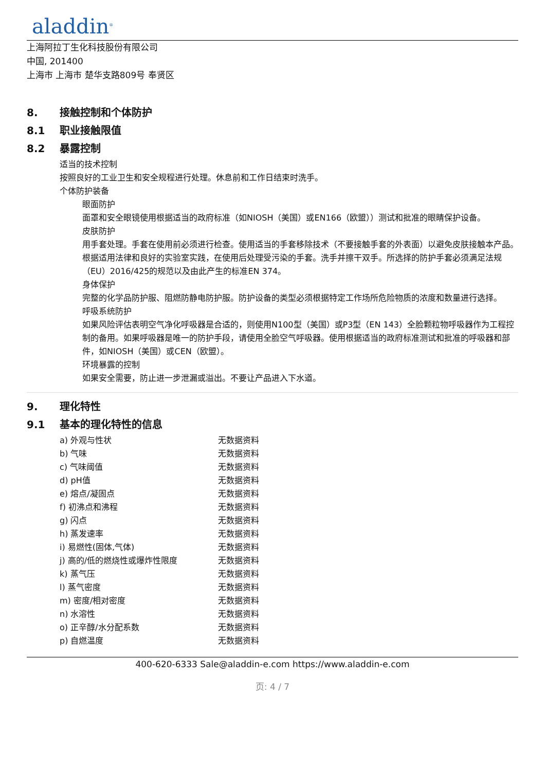aladdin<sup>®</sup>
上海阿拉丁生化科技股份有限公司
中国, 201400
上海市 上海市 楚华支路809号 奉贤区
8. 接触控制和个体防护
8.1 职业接触限值
8.2 暴露控制
适当的技术控制
按照良好的工业卫生和安全规程进行处理。休息前和工作日结束时洗手。
个体防护装备
眼面防护
面罩和安全眼镜使用根据适当的政府标准（如NIOSH（美国）或EN166（欧盟））测试和批准的眼睛保护设备。
皮肤防护
用手套处理。手套在使用前必须进行检查。使用适当的手套移除技术（不要接触手套的外表面）以避免皮肤接触本产品。根据适用法律和良好的实验室实践，在使用后处理受污染的手套。洗手并擦干双手。所选择的防护手套必须满足法规（EU）2016/425的规范以及由此产生的标准EN 374。
身体保护
完整的化学品防护服、阻燃防静电防护服。防护设备的类型必须根据特定工作场所危险物质的浓度和数量进行选择。
呼吸系统防护
如果风险评估表明空气净化呼吸器是合适的，则使用N100型（美国）或P3型（EN 143）全脸颗粒物呼吸器作为工程控制的备用。如果呼吸器是唯一的防护手段，请使用全脸空气呼吸器。使用根据适当的政府标准测试和批准的呼吸器和部件，如NIOSH（美国）或CEN（欧盟）。
环境暴露的控制
如果安全需要，防止进一步泄漏或溢出。不要让产品进入下水道。
9. 理化特性
9.1 基本的理化特性的信息
| a) 外观与性状 | 无数据资料 |
| b) 气味 | 无数据资料 |
| c) 气味阈值 | 无数据资料 |
| d) pH值 | 无数据资料 |
| e) 熔点/凝固点 | 无数据资料 |
| f) 初沸点和沸程 | 无数据资料 |
| g) 闪点 | 无数据资料 |
| h) 蒸发速率 | 无数据资料 |
| i) 易燃性(固体,气体) | 无数据资料 |
| j) 高的/低的燃烧性或爆炸性限度 | 无数据资料 |
| k) 蒸气压 | 无数据资料 |
| l) 蒸气密度 | 无数据资料 |
| m) 密度/相对密度 | 无数据资料 |
| n) 水溶性 | 无数据资料 |
| o) 正辛醇/水分配系数 | 无数据资料 |
| p) 自燃温度 | 无数据资料 |
400-620-6333 Sale@aladdin-e.com https://www.aladdin-e.com
页: 4 / 7